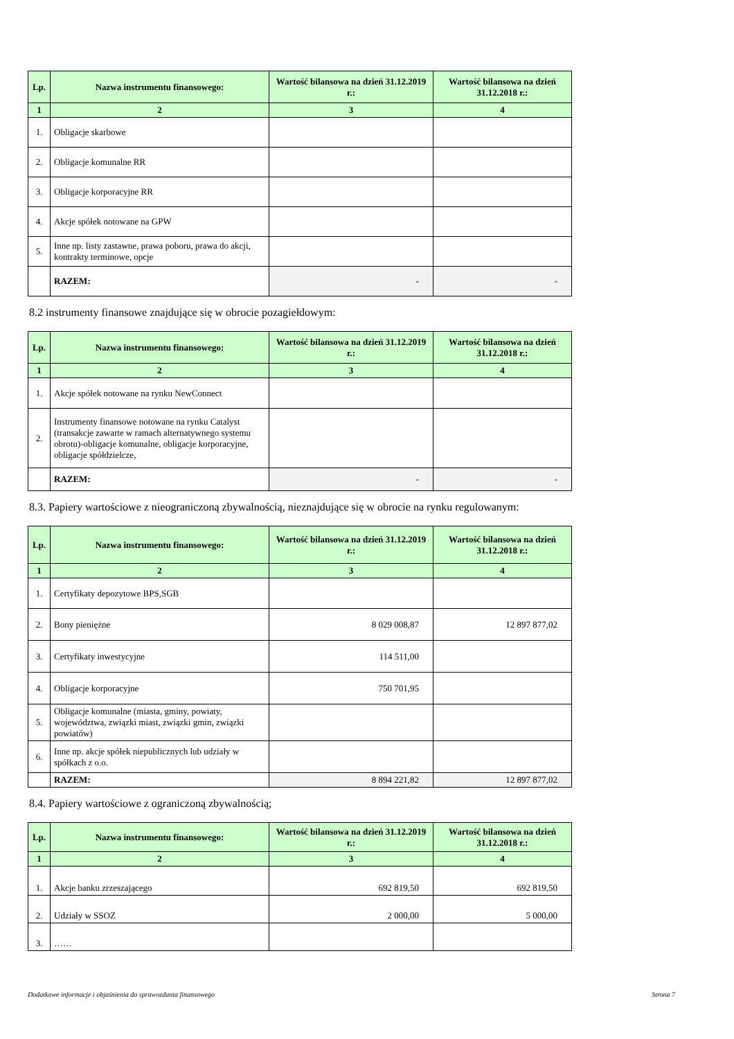| Lp. | Nazwa instrumentu finansowego: | Wartość bilansowa na dzień 31.12.2019 r.: | Wartość bilansowa na dzień 31.12.2018 r.: |
| --- | --- | --- | --- |
| 1 | 2 | 3 | 4 |
| 1. | Obligacje skarbowe | | |
| 2. | Obligacje komunalne RR | | |
| 3. | Obligacje korporacyjne RR | | |
| 4. | Akcje spółek notowane na GPW | | |
| 5. | Inne np. listy zastawne, prawa poboru, prawa do akcji, kontrakty terminowe, opcje | | |
| | RAZEM: | - | - |
8.2 instrumenty finansowe znajdujące się w obrocie pozagiełdowym:
| Lp. | Nazwa instrumentu finansowego: | Wartość bilansowa na dzień 31.12.2019 r.: | Wartość bilansowa na dzień 31.12.2018 r.: |
| --- | --- | --- | --- |
| 1 | 2 | 3 | 4 |
| 1. | Akcje spółek notowane na rynku NewConnect | | |
| 2. | Instrumenty finansowe notowane na rynku Catalyst (transakcje zawarte w ramach alternatywnego systemu obrotu)-obligacje komunalne, obligacje korporacyjne, obligacje spółdzielcze, | | |
| | RAZEM: | - | - |
8.3. Papiery wartościowe z nieograniczoną zbywalnością, nieznajdujące się w obrocie na rynku regulowanym:
| Lp. | Nazwa instrumentu finansowego: | Wartość bilansowa na dzień 31.12.2019 r.: | Wartość bilansowa na dzień 31.12.2018 r.: |
| --- | --- | --- | --- |
| 1 | 2 | 3 | 4 |
| 1. | Certyfikaty depozytowe BPS,SGB | | |
| 2. | Bony pieniężne | 8 029 008,87 | 12 897 877,02 |
| 3. | Certyfikaty inwestycyjne | 114 511,00 | |
| 4. | Obligacje korporacyjne | 750 701,95 | |
| 5. | Obligacje komunalne (miasta, gminy, powiaty, województwa, związki miast, związki gmin, związki powiatów) | | |
| 6. | Inne np. akcje spółek niepublicznych lub udziały w spółkach z o.o. | | |
| | RAZEM: | 8 894 221,82 | 12 897 877,02 |
8.4. Papiery wartościowe z ograniczoną zbywalnością;
| Lp. | Nazwa instrumentu finansowego: | Wartość bilansowa na dzień 31.12.2019 r.: | Wartość bilansowa na dzień 31.12.2018 r.: |
| --- | --- | --- | --- |
| 1 | 2 | 3 | 4 |
| 1. | Akcje banku zrzeszającego | 692 819,50 | 692 819,50 |
| 2. | Udziały w SSOZ | 2 000,00 | 5 000,00 |
| 3. | …… | | |
Dodatkowe informacje i objaśnienia do sprawozdania finansowego Strona 7